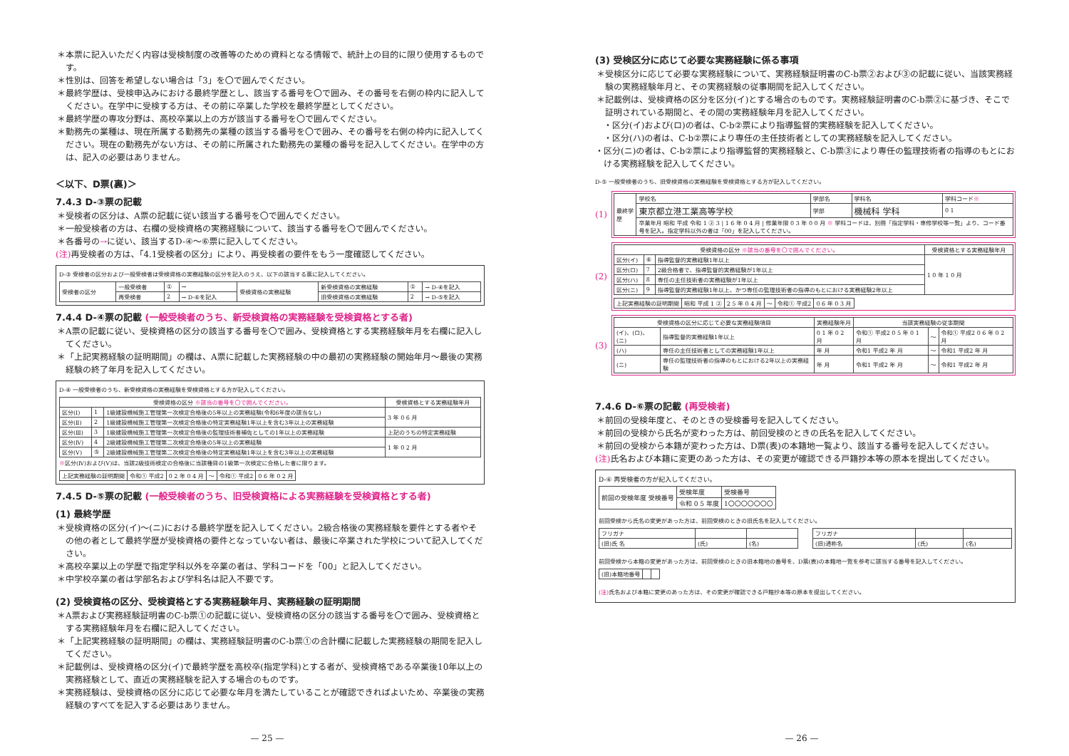＊本票に記入いただく内容は受検制度の改善等のための資料となる情報で、統計上の目的に限り使用するものです。
＊性別は、回答を希望しない場合は「3」を〇で囲んでください。
＊最終学歴は、受検申込みにおける最終学歴とし、該当する番号を〇で囲み、その番号を右側の枠内に記入してください。在学中に受検する方は、その前に卒業した学校を最終学歴としてください。
＊最終学歴の専攻分野は、高校卒業以上の方が該当する番号を〇で囲んでください。
＊勤務先の業種は、現在所属する勤務先の業種の該当する番号を〇で囲み、その番号を右側の枠内に記入してください。現在の勤務先がない方は、その前に所属された勤務先の業種の番号を記入してください。在学中の方は、記入の必要はありません。
＜以下、D票(裏)＞
7.4.3 D-③票の記載
＊受検者の区分は、A票の記載に従い該当する番号を〇で囲んでください。
＊一般受検者の方は、右欄の受検資格の実務経験について、該当する番号を〇で囲んでください。
＊各番号の→に従い、該当するD-④～⑥票に記入してください。
(注) 再受検者の方は、「4.1受検者の区分」により、再受検者の要件をもう一度確認してください。
D-③ 受検者の区分および一般受検者は受検資格の実務経験の区分を記入のうえ、以下の該当する票に記入してください。
| 受検者の区分 | 一般受検者 | ① | → | 受検資格の実務経験 | 新受検資格の実務経験 | ① | → D-④を記入 |
| | 再受検者 | 2 | → D-⑥を記入 | | 旧受検資格の実務経験 | 2 | → D-⑤を記入 |
7.4.4 D-④票の記載 (一般受検者のうち、新受検資格の実務経験を受検資格とする者)
＊A票の記載に従い、受検資格の区分の該当する番号を〇で囲み、受検資格とする実務経験年月を右欄に記入してください。
＊「上記実務経験の証明期間」の欄は、A票に記載した実務経験の中の最初の実務経験の開始年月～最後の実務経験の終了年月を記入してください。
D-④ 一般受検者のうち、新受検資格の実務経験を受検資格とする方が記入してください。
| 受検資格の区分 ※該当の番号を〇で囲んでください。 | | | 受検資格とする実務経験年月 |
| --- | --- | --- | --- |
| 区分(Ⅰ) | 1 | 1級建設機械施工管理第一次検定合格後の5年以上の実務経験(令和6年度の該当なし) | 3 年 0 6 月 |
| 区分(Ⅱ) | 2 | 1級建設機械施工管理第一次検定合格後の特定実務経験1年以上を含む3年以上の実務経験 | |
| 区分(Ⅲ) | 3 | 1級建設機械施工管理第一次検定合格後の監理技術者補佐としての1年以上の実務経験 | 上記のうちの特定実務経験 |
| 区分(Ⅳ) | 4 | 2級建設機械施工管理第二次検定合格後の5年以上の実務経験 | 1 年 0 2 月 |
| 区分(Ⅴ) | ⑤ | 2級建設機械施工管理第二次検定合格後の特定実務経験1年以上を含む3年以上の実務経験 | |
※区分(Ⅳ)および(Ⅴ)は、当該2級技術検定の合格後に当該種目の1級第一次検定に合格した者に限ります。
| 上記実務経験の証明期間 | 令和① 平成2 | 0 2 年 0 4 月 | ～ | 令和① 平成2 | 0 6 年 0 2 月 |
7.4.5 D-⑤票の記載 (一般受検者のうち、旧受検資格による実務経験を受検資格とする者)
(1) 最終学歴
＊受検資格の区分(イ)～(ニ)における最終学歴を記入してください。2級合格後の実務経験を要件とする者やその他の者として最終学歴が受検資格の要件となっていない者は、最後に卒業された学校について記入してください。
＊高校卒業以上の学歴で指定学科以外を卒業の者は、学科コードを「00」と記入してください。
＊中学校卒業の者は学部名および学科名は記入不要です。
(2) 受検資格の区分、受検資格とする実務経験年月、実務経験の証明期間
＊A票および実務経験証明書のC-b票①の記載に従い、受検資格の区分の該当する番号を〇で囲み、受検資格とする実務経験年月を右欄に記入してください。
＊「上記実務経験の証明期間」の欄は、実務経験証明書のC-b票①の合計欄に記載した実務経験の期間を記入してください。
＊記載例は、受検資格の区分(イ)で最終学歴を高校卒(指定学科)とする者が、受検資格である卒業後10年以上の実務経験として、直近の実務経験を記入する場合のものです。
＊実務経験は、受検資格の区分に応じて必要な年月を満たしていることが確認できればよいため、卒業後の実務経験のすべてを記入する必要はありません。
— 25 —
(3) 受検区分に応じて必要な実務経験に係る事項
＊受検区分に応じて必要な実務経験について、実務経験証明書のC-b票②および③の記載に従い、当該実務経験の実務経験年月と、その実務経験の従事期間を記入してください。
＊記載例は、受検資格の区分を区分(イ)とする場合のものです。実務経験証明書のC-b票②に基づき、そこで証明されている期間と、その間の実務経験年月を記入してください。
・区分(イ)および(ロ)の者は、C-b②票により指導監督的実務経験を記入してください。
・区分(ハ)の者は、C-b②票により専任の主任技術者としての実務経験を記入してください。
・区分(ニ)の者は、C-b②票により指導監督的実務経験と、C-b票③により専任の監理技術者の指導のもとにおける実務経験を記入してください。
D-⑤ 一般受検者のうち、旧受検資格の実務経験を受検資格とする方が記入してください。
(1)
| 最終学歴 | 学校名 | 学部名 | 学科名 | 学科コード ※ |
| | 東京都立港工業高等学校 | 学部 | 機械科 学科 | 0 1 |
| | 卒業年月 昭和 平成 令和 1 ② 3 / 1 6 年 0 4 月 / 修業年限 0 3 年 0 0 月 ※ 学科コードは、別冊「指定学科・専修学校等一覧」より、コード番号を記入。指定学科以外の者は「00」を記入してください。 | | | |
(2)
| 受検資格の区分 ※該当の番号を〇で囲んでください。 | | | 受検資格とする実務経験年月 |
| --- | --- | --- | --- |
| 区分(イ) | ⑥ | 指導監督的実務経験1年以上 | 1 0 年 1 0 月 |
| 区分(ロ) | 7 | 2級合格者で、指導監督的実務経験が1年以上 | |
| 区分(ハ) | 8 | 専任の主任技術者の実務経験が1年以上 | |
| 区分(ニ) | 9 | 指導監督的実務経験1年以上、かつ専任の監理技術者の指導のもとにおける実務経験2年以上 | |
| 上記実務経験の証明期間 | 昭和 平成 1 ② | 2 5 年 0 4 月 | ～ | 令和① 平成2 | 0 6 年 0 3 月 |
(3)
| 受検資格の区分に応じて必要な実務経験項目 | | 実務経験年月 | 当該実務経験の従事期間 | | |
| --- | --- | --- | --- | --- | --- |
| (イ)、(ロ)、(ニ) | 指導監督的実務経験1年以上 | 0 1 年 0 2 月 | 令和① 平成2 0 5 年 0 1 月 | ～ | 令和① 平成2 0 6 年 0 2 月 |
| (ハ) | 専任の主任技術者としての実務経験1年以上 | 年 月 | 令和1 平成2 年 月 | ～ | 令和1 平成2 年 月 |
| (ニ) | 専任の監理技術者の指導のもとにおける2年以上の実務経験 | 年 月 | 令和1 平成2 年 月 | ～ | 令和1 平成2 年 月 |
7.4.6 D-⑥票の記載 (再受検者)
＊前回の受検年度と、そのときの受検番号を記入してください。
＊前回の受検から氏名が変わった方は、前回受検のときの氏名を記入してください。
＊前回の受検から本籍が変わった方は、D票(表)の本籍地一覧より、該当する番号を記入してください。
(注) 氏名および本籍に変更のあった方は、その変更が確認できる戸籍抄本等の原本を提出してください。
D-⑥ 再受検者の方が記入してください。
| 前回の受検年度 受検番号 | 受検年度 | 受検番号 |
| | 令和 0 5 年度 | 1〇〇〇〇〇〇〇 |
前回受検から氏名の変更があった方は、前回受検のときの旧氏名を記入してください。
| フリガナ | | |
| (旧)氏 名 | (氏) | (名) |
| フリガナ | | |
| (旧)通称名 | (氏) | (名) |
前回受検から本籍の変更があった方は、前回受検のときの旧本籍地の番号を、D票(表)の本籍地一覧を参考に該当する番号を記入してください。
| (旧)本籍地番号 | | |
(注) 氏名および本籍に変更のあった方は、その変更が確認できる戸籍抄本等の原本を提出してください。
— 26 —